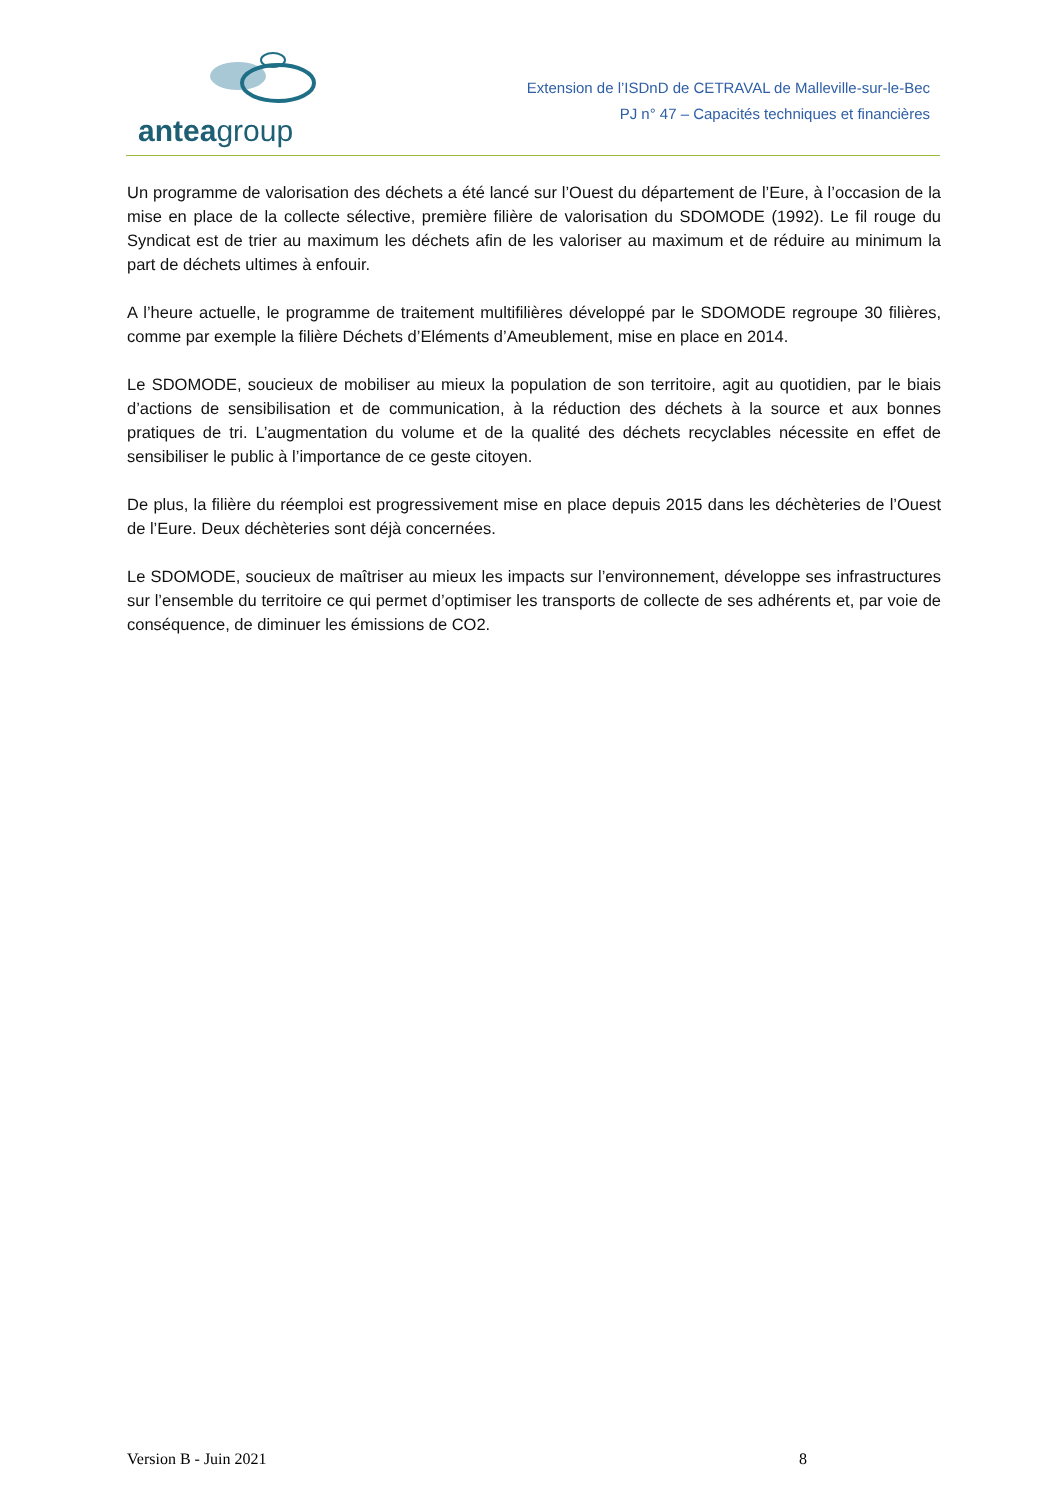anteagroup
Extension de l’ISDnD de CETRAVAL de Malleville-sur-le-Bec
PJ n° 47 – Capacités techniques et financières
Un programme de valorisation des déchets a été lancé sur l’Ouest du département de l’Eure, à l’occasion de la mise en place de la collecte sélective, première filière de valorisation du SDOMODE (1992). Le fil rouge du Syndicat est de trier au maximum les déchets afin de les valoriser au maximum et de réduire au minimum la part de déchets ultimes à enfouir.
A l’heure actuelle, le programme de traitement multifilières développé par le SDOMODE regroupe 30 filières, comme par exemple la filière Déchets d’Eléments d’Ameublement, mise en place en 2014.
Le SDOMODE, soucieux de mobiliser au mieux la population de son territoire, agit au quotidien, par le biais d’actions de sensibilisation et de communication, à la réduction des déchets à la source et aux bonnes pratiques de tri. L’augmentation du volume et de la qualité des déchets recyclables nécessite en effet de sensibiliser le public à l’importance de ce geste citoyen.
De plus, la filière du réemploi est progressivement mise en place depuis 2015 dans les déchèteries de l’Ouest de l’Eure. Deux déchèteries sont déjà concernées.
Le SDOMODE, soucieux de maîtriser au mieux les impacts sur l’environnement, développe ses infrastructures sur l’ensemble du territoire ce qui permet d’optimiser les transports de collecte de ses adhérents et, par voie de conséquence, de diminuer les émissions de CO2.
Version B - Juin 2021 8